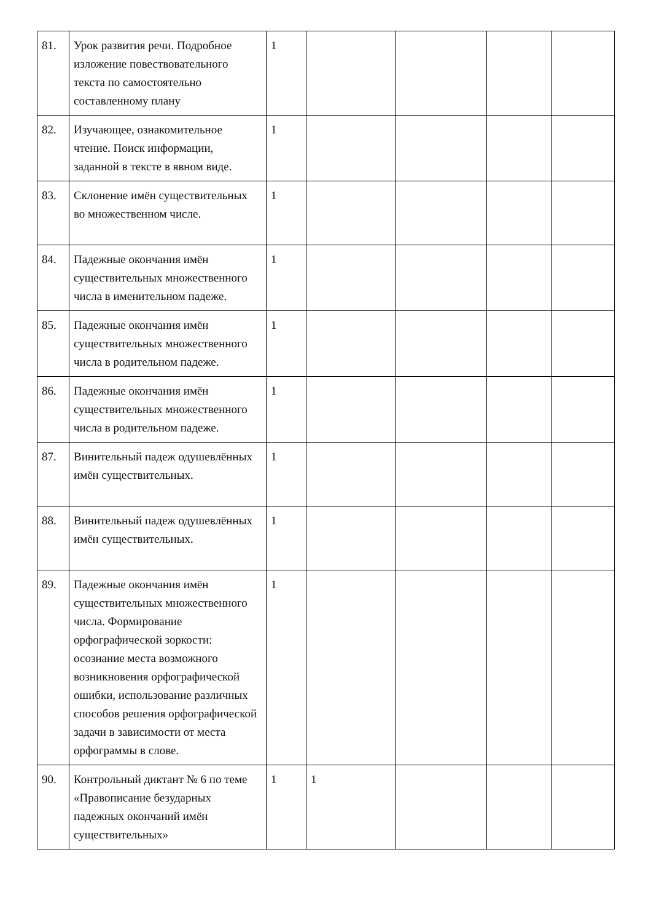| 81. | Урок развития речи. Подробное изложение повествовательного текста по самостоятельно составленному плану | 1 | | | | |
| 82. | Изучающее, ознакомительное чтение. Поиск информации, заданной в тексте в явном виде. | 1 | | | | |
| 83. | Склонение имён существительных во множественном числе. | 1 | | | | |
| 84. | Падежные окончания имён существительных множественного числа в именительном падеже. | 1 | | | | |
| 85. | Падежные окончания имён существительных множественного числа в родительном падеже. | 1 | | | | |
| 86. | Падежные окончания имён существительных множественного числа в родительном падеже. | 1 | | | | |
| 87. | Винительный падеж одушевлённых имён существительных. | 1 | | | | |
| 88. | Винительный падеж одушевлённых имён существительных. | 1 | | | | |
| 89. | Падежные окончания имён существительных множественного числа. Формирование орфографической зоркости: осознание места возможного возникновения орфографической ошибки, использование различных способов решения орфографической задачи в зависимости от места орфограммы в слове. | 1 | | | | |
| 90. | Контрольный диктант № 6 по теме «Правописание безударных падежных окончаний имён существительных» | 1 | 1 | | | |